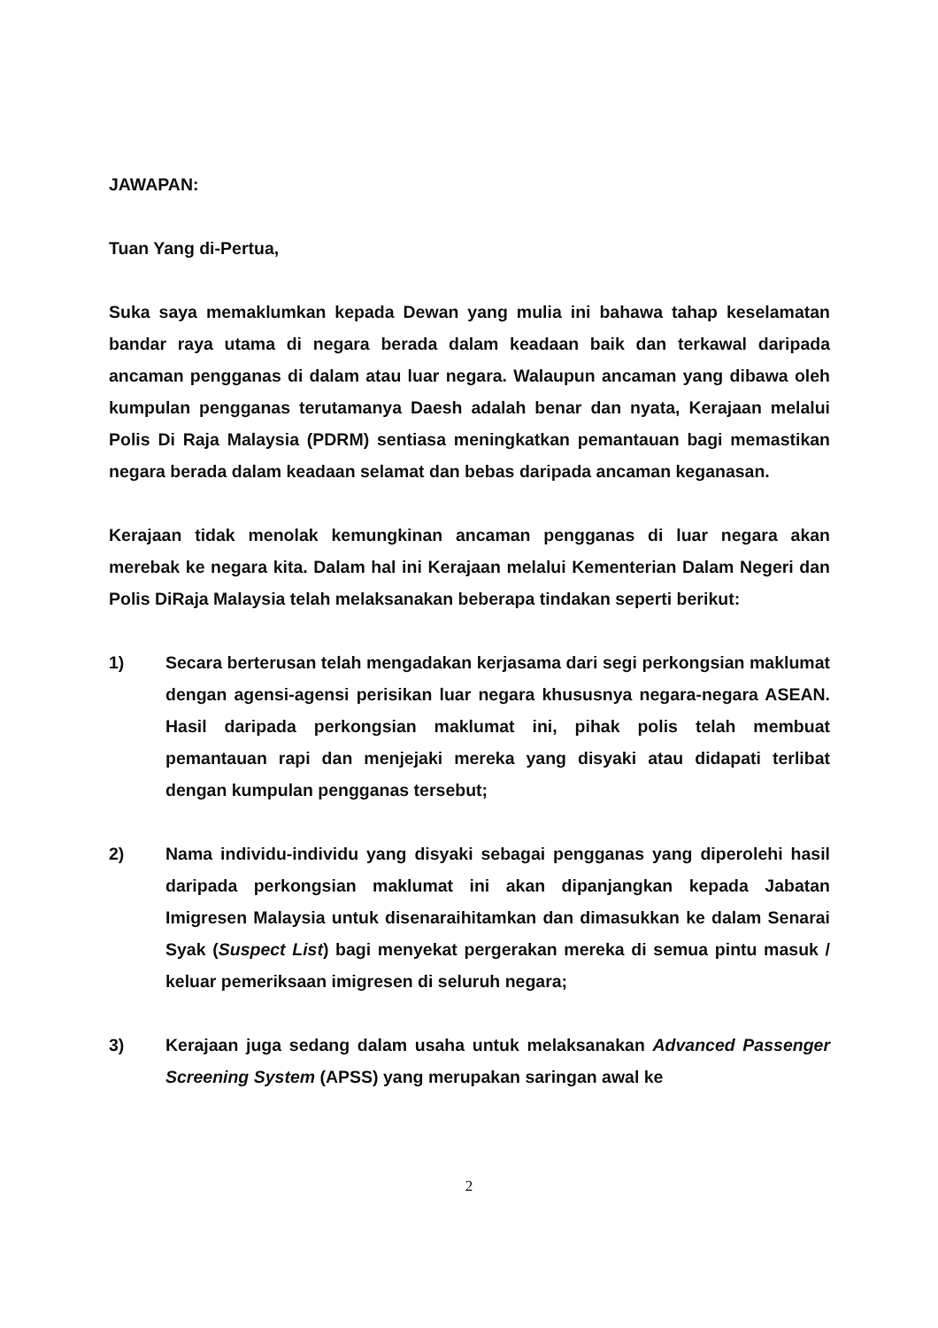JAWAPAN:
Tuan Yang di-Pertua,
Suka saya memaklumkan kepada Dewan yang mulia ini bahawa tahap keselamatan bandar raya utama di negara berada dalam keadaan baik dan terkawal daripada ancaman pengganas di dalam atau luar negara. Walaupun ancaman yang dibawa oleh kumpulan pengganas terutamanya Daesh adalah benar dan nyata, Kerajaan melalui Polis Di Raja Malaysia (PDRM) sentiasa meningkatkan pemantauan bagi memastikan negara berada dalam keadaan selamat dan bebas daripada ancaman keganasan.
Kerajaan tidak menolak kemungkinan ancaman pengganas di luar negara akan merebak ke negara kita. Dalam hal ini Kerajaan melalui Kementerian Dalam Negeri dan Polis DiRaja Malaysia telah melaksanakan beberapa tindakan seperti berikut:
1) Secara berterusan telah mengadakan kerjasama dari segi perkongsian maklumat dengan agensi-agensi perisikan luar negara khususnya negara-negara ASEAN. Hasil daripada perkongsian maklumat ini, pihak polis telah membuat pemantauan rapi dan menjejaki mereka yang disyaki atau didapati terlibat dengan kumpulan pengganas tersebut;
2) Nama individu-individu yang disyaki sebagai pengganas yang diperolehi hasil daripada perkongsian maklumat ini akan dipanjangkan kepada Jabatan Imigresen Malaysia untuk disenaraihitamkan dan dimasukkan ke dalam Senarai Syak (Suspect List) bagi menyekat pergerakan mereka di semua pintu masuk / keluar pemeriksaan imigresen di seluruh negara;
3) Kerajaan juga sedang dalam usaha untuk melaksanakan Advanced Passenger Screening System (APSS) yang merupakan saringan awal ke
2